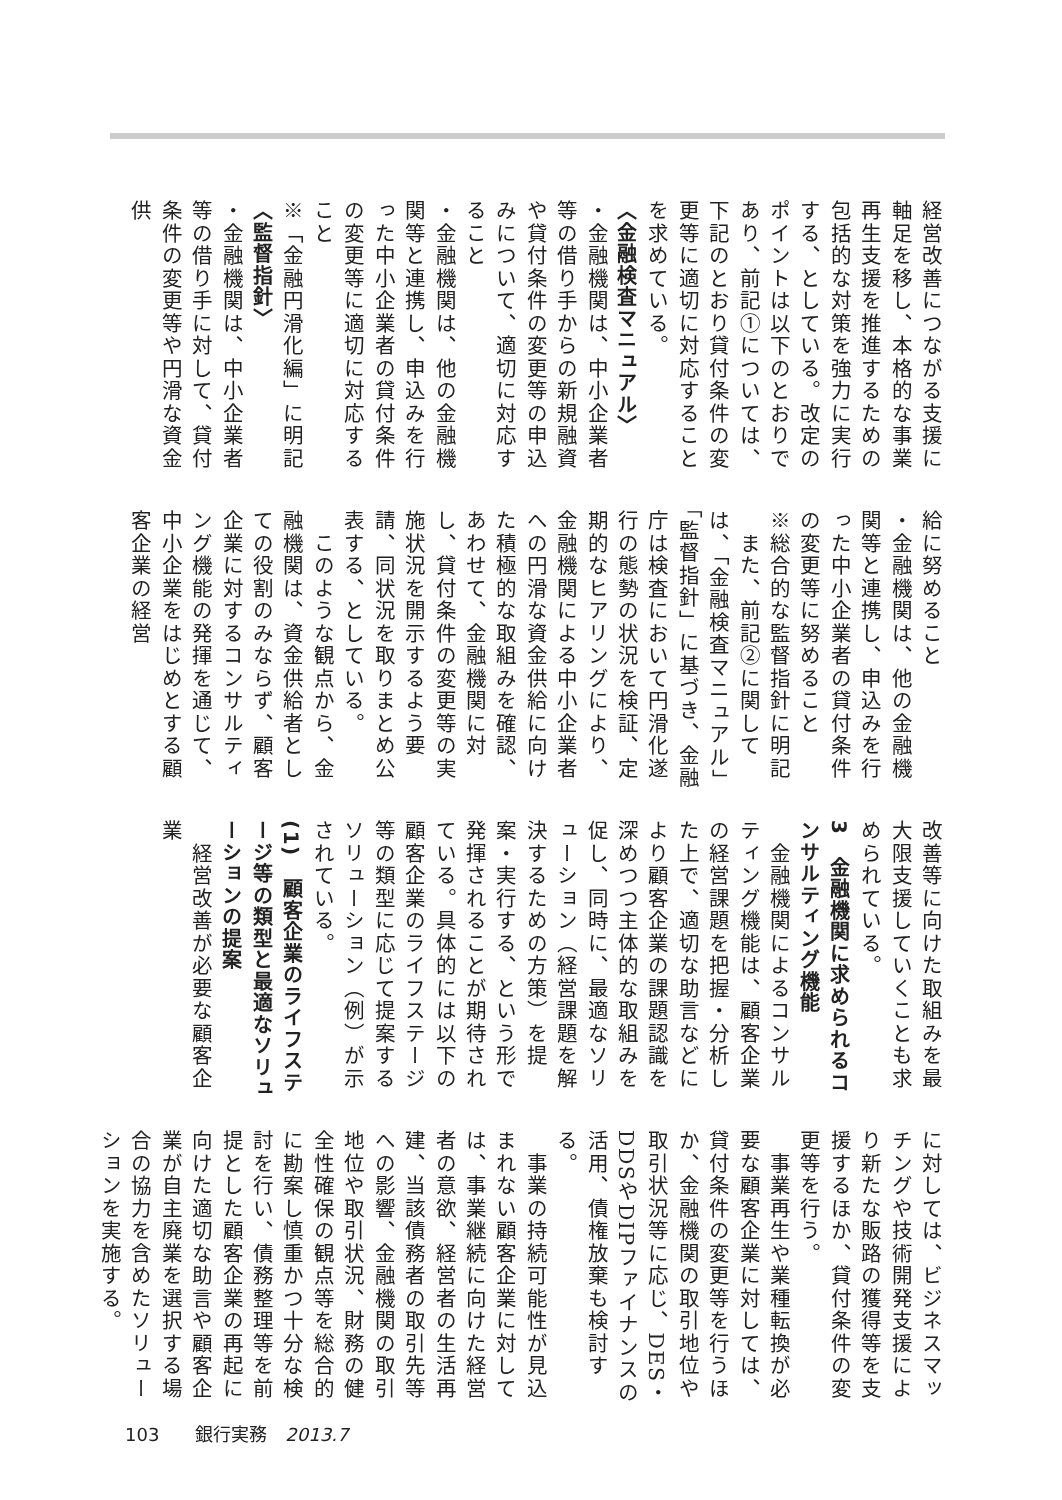経営改善につながる支援に軸足を移し、本格的な事業再生支援を推進するための包括的な対策を強力に実行する、としている。改定のポイントは以下のとおりであり、前記①については、下記のとおり貸付条件の変更等に適切に対応することを求めている。
〈金融検査マニュアル〉
・金融機関は、中小企業者等の借り手からの新規融資や貸付条件の変更等の申込みについて、適切に対応すること
・金融機関は、他の金融機関等と連携し、申込みを行った中小企業者の貸付条件の変更等に適切に対応すること
※「金融円滑化編」に明記
〈監督指針〉
・金融機関は、中小企業者等の借り手に対して、貸付条件の変更等や円滑な資金供
給に努めること
・金融機関は、他の金融機関等と連携し、申込みを行った中小企業者の貸付条件の変更等に努めること
※総合的な監督指針に明記
　また、前記②に関しては、「金融検査マニュアル」「監督指針」に基づき、金融庁は検査において円滑化遂行の態勢の状況を検証、定期的なヒアリングにより、金融機関による中小企業者への円滑な資金供給に向けた積極的な取組みを確認、あわせて、金融機関に対し、貸付条件の変更等の実施状況を開示するよう要請、同状況を取りまとめ公表する、としている。
　このような観点から、金融機関は、資金供給者としての役割のみならず、顧客企業に対するコンサルティング機能の発揮を通じて、中小企業をはじめとする顧客企業の経営
改善等に向けた取組みを最大限支援していくことも求められている。
3　金融機関に求められるコンサルティング機能
　金融機関によるコンサルティング機能は、顧客企業の経営課題を把握・分析した上で、適切な助言などにより顧客企業の課題認識を深めつつ主体的な取組みを促し、同時に、最適なソリューション（経営課題を解決するための方策）を提案・実行する、という形で発揮されることが期待されている。具体的には以下の顧客企業のライフステージ等の類型に応じて提案するソリューション（例）が示されている。
(1)　顧客企業のライフステージ等の類型と最適なソリューションの提案
　経営改善が必要な顧客企業
に対しては、ビジネスマッチングや技術開発支援により新たな販路の獲得等を支援するほか、貸付条件の変更等を行う。
　事業再生や業種転換が必要な顧客企業に対しては、貸付条件の変更等を行うほか、金融機関の取引地位や取引状況等に応じ、DES・DDSやDIPファイナンスの活用、債権放棄も検討する。
　事業の持続可能性が見込まれない顧客企業に対しては、事業継続に向けた経営者の意欲、経営者の生活再建、当該債務者の取引先等への影響、金融機関の取引地位や取引状況、財務の健全性確保の観点等を総合的に勘案し慎重かつ十分な検討を行い、債務整理等を前提とした顧客企業の再起に向けた適切な助言や顧客企業が自主廃業を選択する場合の協力を含めたソリューションを実施する。
103　　銀行実務　2013.7